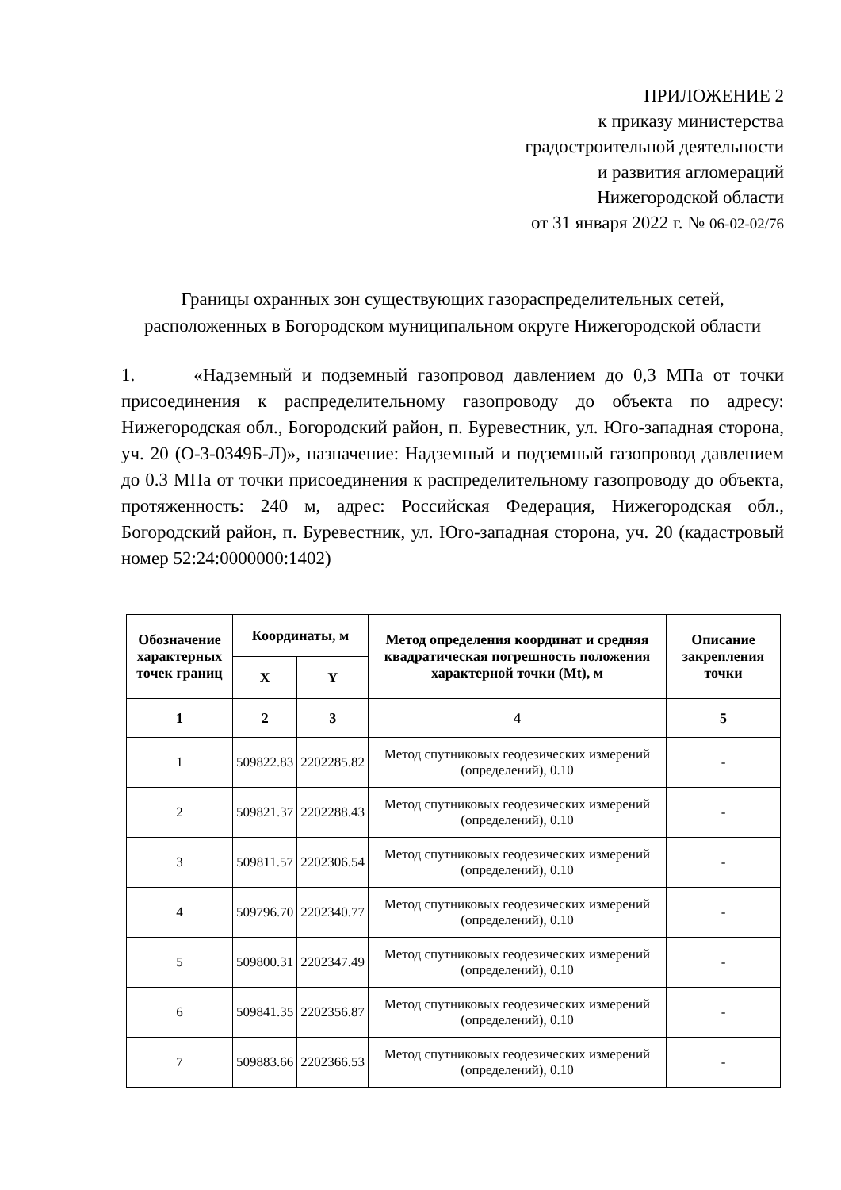ПРИЛОЖЕНИЕ 2
к приказу министерства
градостроительной деятельности
и развития агломераций
Нижегородской области
от 31 января 2022 г. № 06-02-02/76
Границы охранных зон существующих газораспределительных сетей, расположенных в Богородском муниципальном округе Нижегородской области
1. «Надземный и подземный газопровод давлением до 0,3 МПа от точки присоединения к распределительному газопроводу до объекта по адресу: Нижегородская обл., Богородский район, п. Буревестник, ул. Юго-западная сторона, уч. 20 (О-3-0349Б-Л)», назначение: Надземный и подземный газопровод давлением до 0.3 МПа от точки присоединения к распределительному газопроводу до объекта, протяженность: 240 м, адрес: Российская Федерация, Нижегородская обл., Богородский район, п. Буревестник, ул. Юго-западная сторона, уч. 20 (кадастровый номер 52:24:0000000:1402)
| Обозначение характерных точек границ | Координаты, м | | Метод определения координат и средняя квадратическая погрешность положения характерной точки (Mt), м | Описание закрепления точки |
| --- | --- | --- | --- | --- |
| | X | Y | | |
| 1 | 2 | 3 | 4 | 5 |
| 1 | 509822.83 | 2202285.82 | Метод спутниковых геодезических измерений (определений), 0.10 | - |
| 2 | 509821.37 | 2202288.43 | Метод спутниковых геодезических измерений (определений), 0.10 | - |
| 3 | 509811.57 | 2202306.54 | Метод спутниковых геодезических измерений (определений), 0.10 | - |
| 4 | 509796.70 | 2202340.77 | Метод спутниковых геодезических измерений (определений), 0.10 | - |
| 5 | 509800.31 | 2202347.49 | Метод спутниковых геодезических измерений (определений), 0.10 | - |
| 6 | 509841.35 | 2202356.87 | Метод спутниковых геодезических измерений (определений), 0.10 | - |
| 7 | 509883.66 | 2202366.53 | Метод спутниковых геодезических измерений (определений), 0.10 | - |